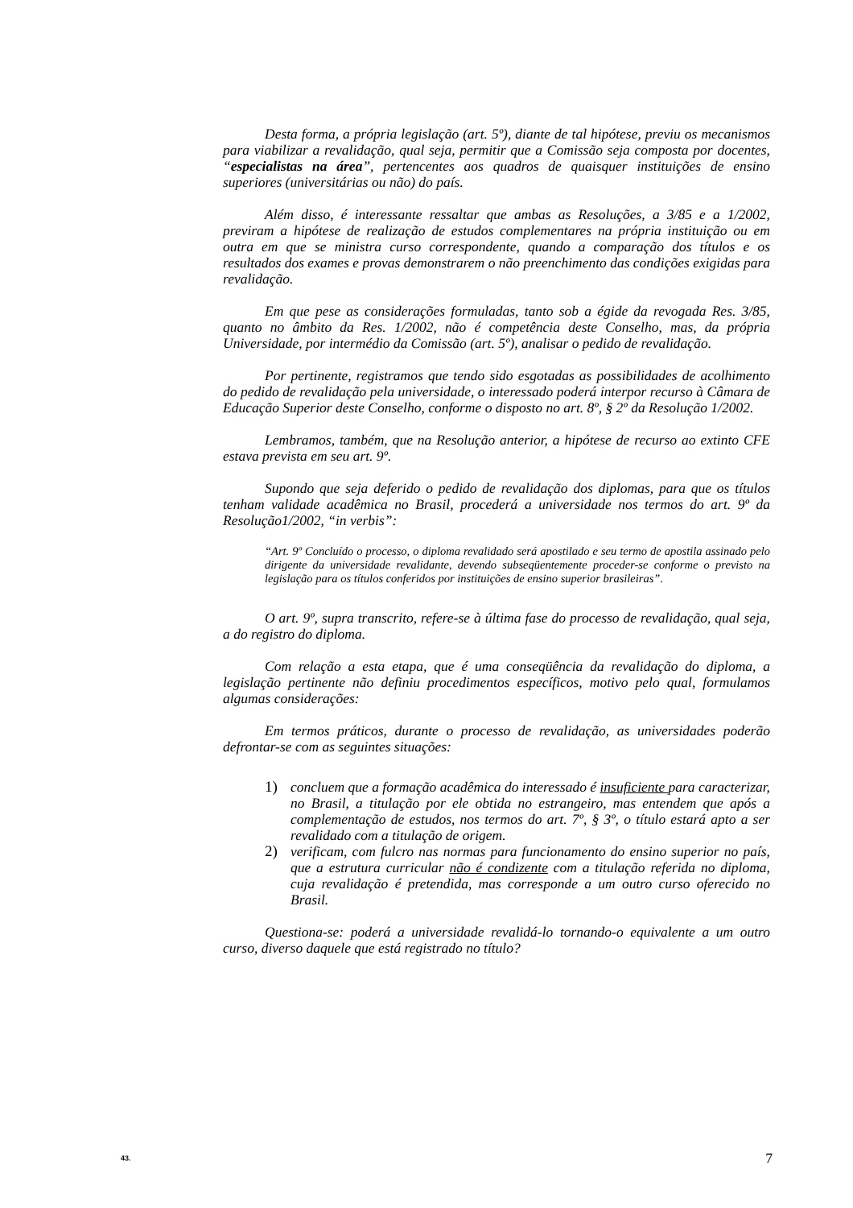Desta forma, a própria legislação (art. 5º), diante de tal hipótese, previu os mecanismos para viabilizar a revalidação, qual seja, permitir que a Comissão seja composta por docentes, “especialistas na área”, pertencentes aos quadros de quaisquer instituições de ensino superiores (universitárias ou não) do país.
Além disso, é interessante ressaltar que ambas as Resoluções, a 3/85 e a 1/2002, previram a hipótese de realização de estudos complementares na própria instituição ou em outra em que se ministra curso correspondente, quando a comparação dos títulos e os resultados dos exames e provas demonstrarem o não preenchimento das condições exigidas para revalidação.
Em que pese as considerações formuladas, tanto sob a égide da revogada Res. 3/85, quanto no âmbito da Res. 1/2002, não é competência deste Conselho, mas, da própria Universidade, por intermédio da Comissão (art. 5º), analisar o pedido de revalidação.
Por pertinente, registramos que tendo sido esgotadas as possibilidades de acolhimento do pedido de revalidação pela universidade, o interessado poderá interpor recurso à Câmara de Educação Superior deste Conselho, conforme o disposto no art. 8º, § 2º da Resolução 1/2002.
Lembramos, também, que na Resolução anterior, a hipótese de recurso ao extinto CFE estava prevista em seu art. 9º.
Supondo que seja deferido o pedido de revalidação dos diplomas, para que os títulos tenham validade acadêmica no Brasil, procederá a universidade nos termos do art. 9º da Resolução1/2002, “in verbis”:
“Art. 9º Concluído o processo, o diploma revalidado será apostilado e seu termo de apostila assinado pelo dirigente da universidade revalidante, devendo subseqüentemente proceder-se conforme o previsto na legislação para os títulos conferidos por instituições de ensino superior brasileiras”.
O art. 9º, supra transcrito, refere-se à última fase do processo de revalidação, qual seja, a do registro do diploma.
Com relação a esta etapa, que é uma conseqüência da revalidação do diploma, a legislação pertinente não definiu procedimentos específicos, motivo pelo qual, formulamos algumas considerações:
Em termos práticos, durante o processo de revalidação, as universidades poderão defrontar-se com as seguintes situações:
1) concluem que a formação acadêmica do interessado é insuficiente para caracterizar, no Brasil, a titulação por ele obtida no estrangeiro, mas entendem que após a complementação de estudos, nos termos do art. 7º, § 3º, o título estará apto a ser revalidado com a titulação de origem.
2) verificam, com fulcro nas normas para funcionamento do ensino superior no país, que a estrutura curricular não é condizente com a titulação referida no diploma, cuja revalidação é pretendida, mas corresponde a um outro curso oferecido no Brasil.
Questiona-se: poderá a universidade revalidá-lo tornando-o equivalente a um outro curso, diverso daquele que está registrado no título?
43. 7